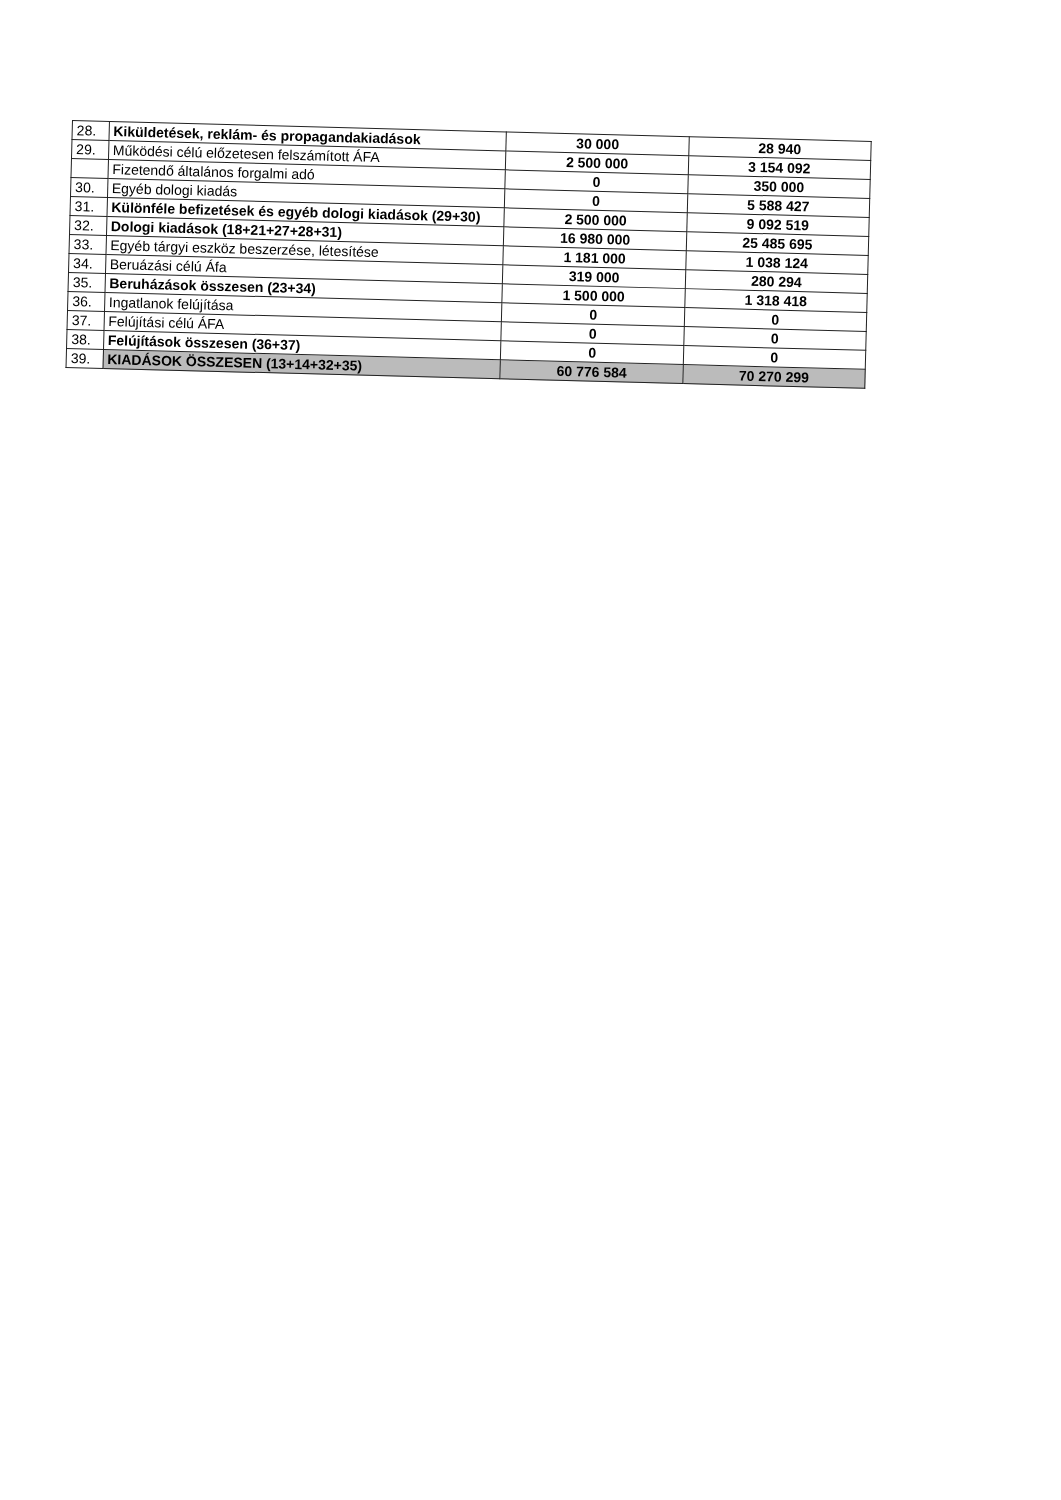| 28. | Kiküldetések, reklám- és propagandakiadások | 30 000 | 28 940 |
| 29. | Működési célú előzetesen felszámított ÁFA | 2 500 000 | 3 154 092 |
| | Fizetendő általános forgalmi adó | 0 | 350 000 |
| 30. | Egyéb dologi kiadás | 0 | 5 588 427 |
| 31. | Különféle befizetések és egyéb dologi kiadások (29+30) | 2 500 000 | 9 092 519 |
| 32. | Dologi kiadások (18+21+27+28+31) | 16 980 000 | 25 485 695 |
| 33. | Egyéb tárgyi eszköz beszerzése, létesítése | 1 181 000 | 1 038 124 |
| 34. | Beruázási célú Áfa | 319 000 | 280 294 |
| 35. | Beruházások összesen (23+34) | 1 500 000 | 1 318 418 |
| 36. | Ingatlanok felújítása | 0 | 0 |
| 37. | Felújítási célú ÁFA | 0 | 0 |
| 38. | Felújítások összesen (36+37) | 0 | 0 |
| 39. | KIADÁSOK ÖSSZESEN (13+14+32+35) | 60 776 584 | 70 270 299 |